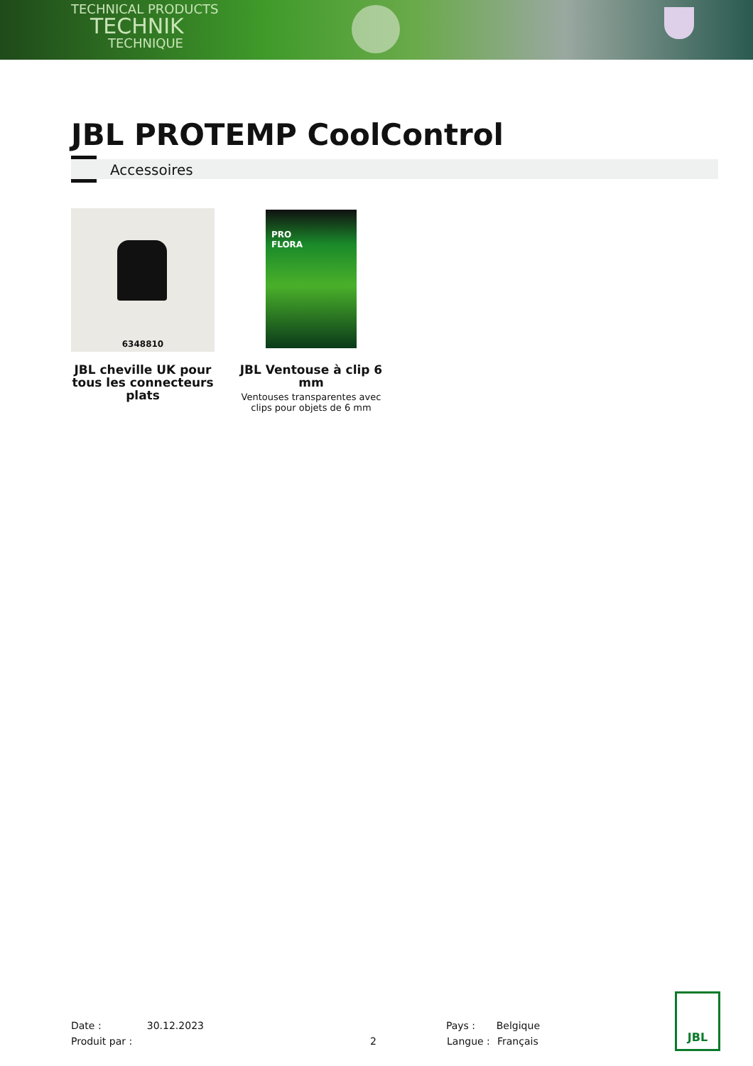TECHNICAL PRODUCTS
TECHNIK
TECHNIQUE
JBL PROTEMP CoolControl
Accessoires
6348810
JBL cheville UK pour tous les connecteurs plats
PRO
FLORA
JBL Ventouse à clip 6 mm
Ventouses transparentes avec clips pour objets de 6 mm
Date : 30.12.2023 Pays : Belgique
Produit par : 2 Langue : Français
JBL